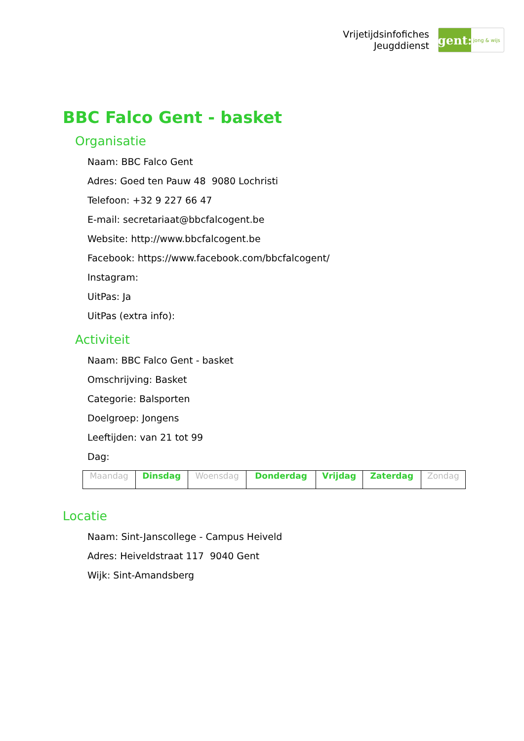Vrijetijdsinfofiches
Jeugddienst
gent:
jong & wijs
BBC Falco Gent - basket
Organisatie
Naam: BBC Falco Gent
Adres: Goed ten Pauw 48 9080 Lochristi
Telefoon: +32 9 227 66 47
E-mail: secretariaat@bbcfalcogent.be
Website: http://www.bbcfalcogent.be
Facebook: https://www.facebook.com/bbcfalcogent/
Instagram:
UitPas: Ja
UitPas (extra info):
Activiteit
Naam: BBC Falco Gent - basket
Omschrijving: Basket
Categorie: Balsporten
Doelgroep: Jongens
Leeftijden: van 21 tot 99
Dag:
| Maandag | Dinsdag | Woensdag | Donderdag | Vrijdag | Zaterdag | Zondag |
Locatie
Naam: Sint-Janscollege - Campus Heiveld
Adres: Heiveldstraat 117 9040 Gent
Wijk: Sint-Amandsberg